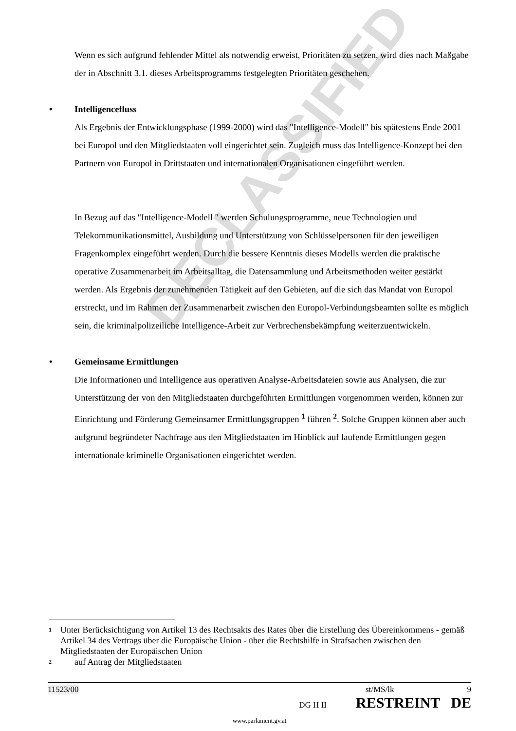DECLASSIFIED
Wenn es sich aufgrund fehlender Mittel als notwendig erweist, Prioritäten zu setzen, wird dies nach Maßgabe der in Abschnitt 3.1. dieses Arbeitsprogramms festgelegten Prioritäten geschehen.
• Intelligencefluss
Als Ergebnis der Entwicklungsphase (1999-2000) wird das "Intelligence-Modell" bis spätestens Ende 2001 bei Europol und den Mitgliedstaaten voll eingerichtet sein. Zugleich muss das Intelligence-Konzept bei den Partnern von Europol in Drittstaaten und internationalen Organisationen eingeführt werden.
In Bezug auf das "Intelligence-Modell " werden Schulungsprogramme, neue Technologien und Telekommunikationsmittel, Ausbildung und Unterstützung von Schlüsselpersonen für den jeweiligen Fragenkomplex eingeführt werden. Durch die bessere Kenntnis dieses Modells werden die praktische operative Zusammenarbeit im Arbeitsalltag, die Datensammlung und Arbeitsmethoden weiter gestärkt werden. Als Ergebnis der zunehmenden Tätigkeit auf den Gebieten, auf die sich das Mandat von Europol erstreckt, und im Rahmen der Zusammenarbeit zwischen den Europol-Verbindungsbeamten sollte es möglich sein, die kriminalpolizeiliche Intelligence-Arbeit zur Verbrechensbekämpfung weiterzuentwickeln.
• Gemeinsame Ermittlungen
Die Informationen und Intelligence aus operativen Analyse-Arbeitsdateien sowie aus Analysen, die zur Unterstützung der von den Mitgliedstaaten durchgeführten Ermittlungen vorgenommen werden, können zur Einrichtung und Förderung Gemeinsamer Ermittlungsgruppen <sup>1</sup> führen <sup>2</sup>. Solche Gruppen können aber auch aufgrund begründeter Nachfrage aus den Mitgliedstaaten im Hinblick auf laufende Ermittlungen gegen internationale kriminelle Organisationen eingerichtet werden.
1 Unter Berücksichtigung von Artikel 13 des Rechtsakts des Rates über die Erstellung des Übereinkommens - gemäß Artikel 34 des Vertrags über die Europäische Union - über die Rechtshilfe in Strafsachen zwischen den Mitgliedstaaten der Europäischen Union
2 auf Antrag der Mitgliedstaaten
11523/00 st/MS/lk 9
DG H II RESTREINT DE
www.parlament.gv.at